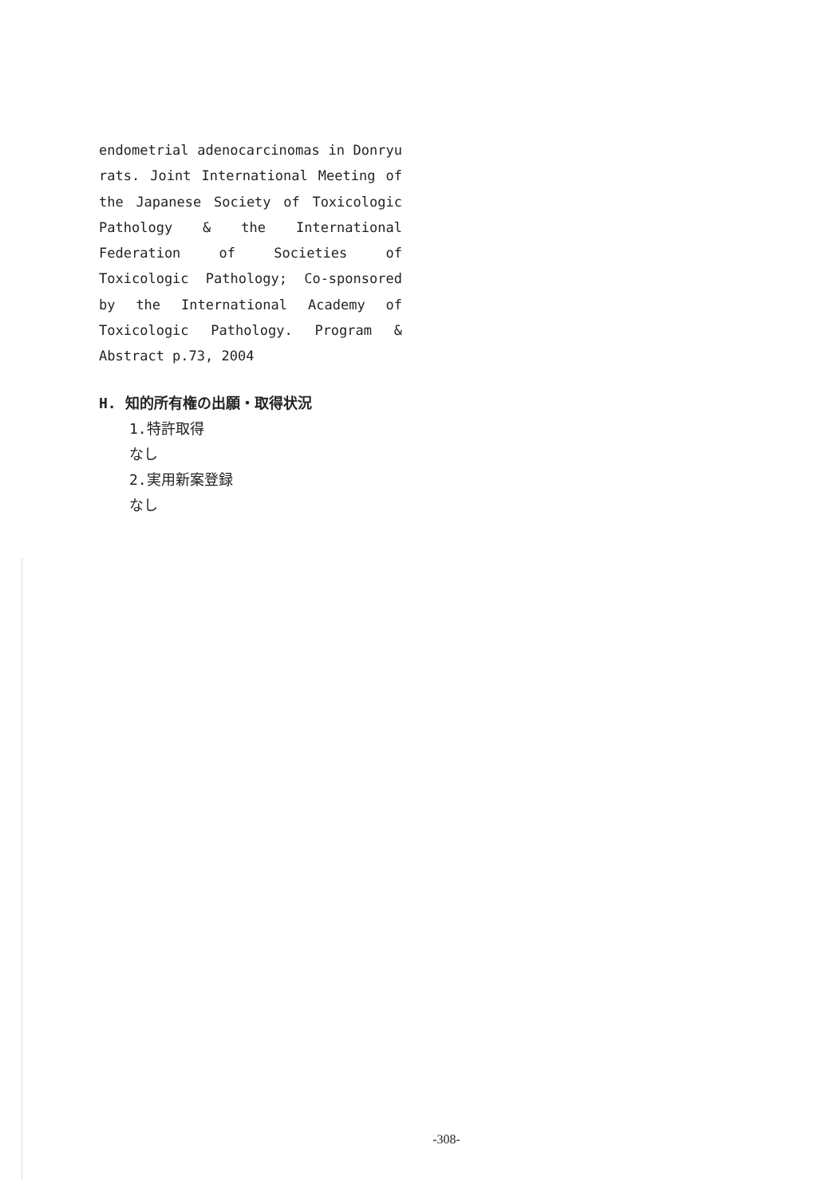endometrial adenocarcinomas in Donryu rats. Joint International Meeting of the Japanese Society of Toxicologic Pathology & the International Federation of Societies of Toxicologic Pathology; Co-sponsored by the International Academy of Toxicologic Pathology. Program & Abstract p.73, 2004
H. 知的所有権の出願・取得状況
1.特許取得
なし
2.実用新案登録
なし
-308-